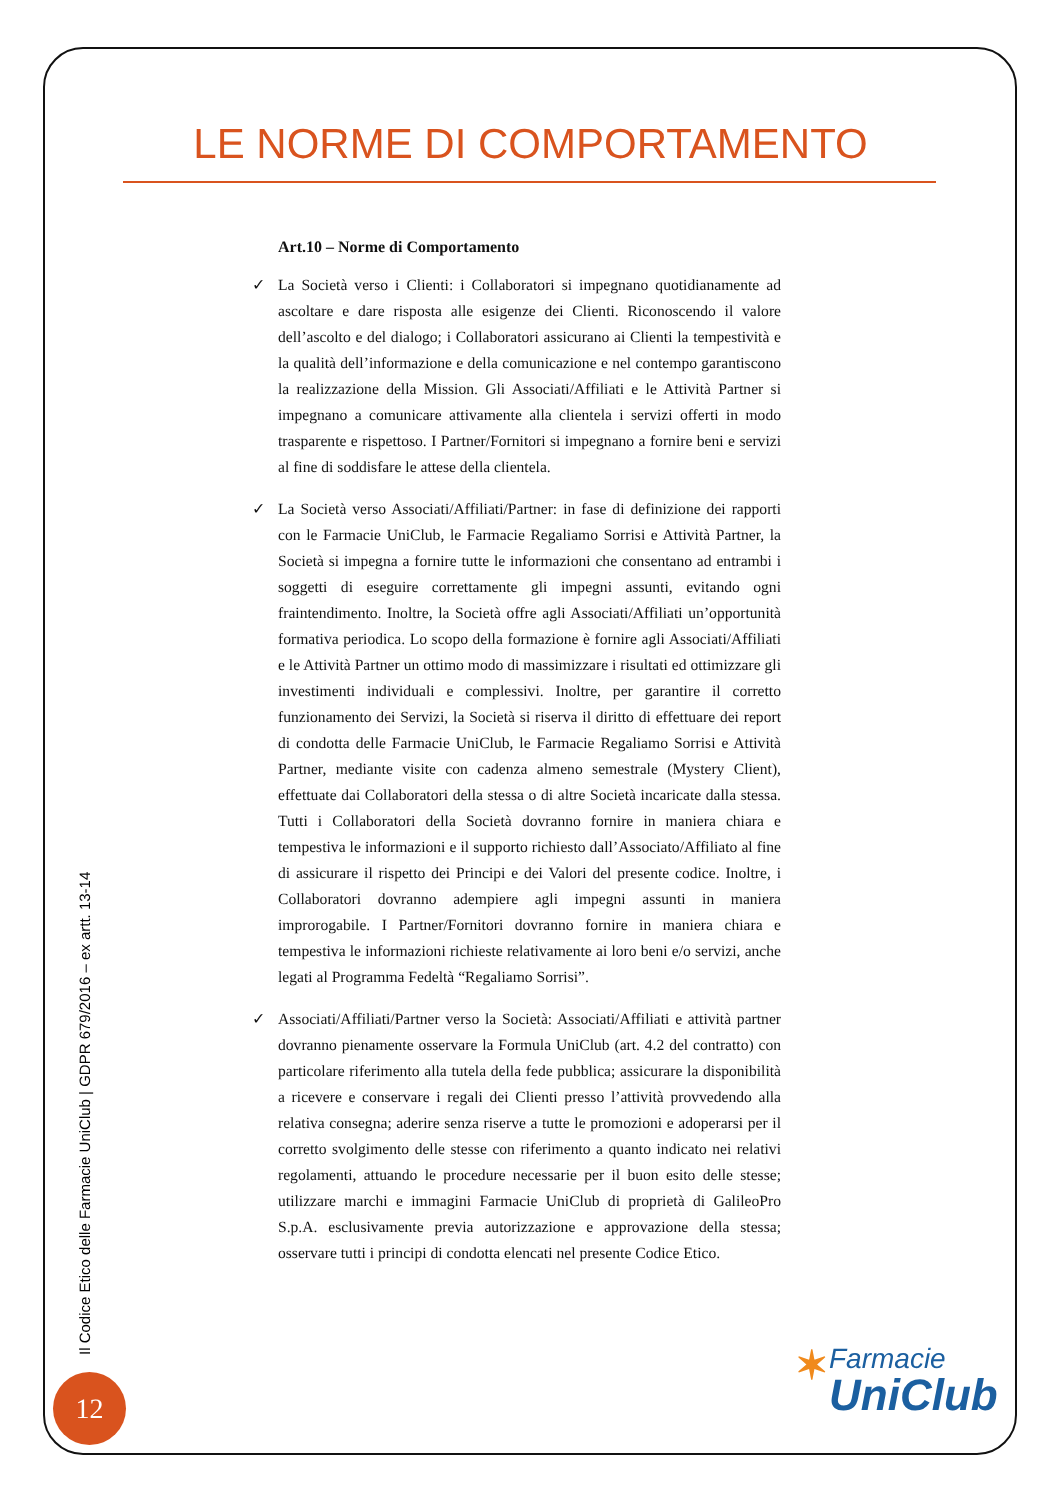LE NORME DI COMPORTAMENTO
Art.10 – Norme di Comportamento
✓ La Società verso i Clienti: i Collaboratori si impegnano quotidianamente ad ascoltare e dare risposta alle esigenze dei Clienti. Riconoscendo il valore dell’ascolto e del dialogo; i Collaboratori assicurano ai Clienti la tempestività e la qualità dell’informazione e della comunicazione e nel contempo garantiscono la realizzazione della Mission. Gli Associati/Affiliati e le Attività Partner si impegnano a comunicare attivamente alla clientela i servizi offerti in modo trasparente e rispettoso. I Partner/Fornitori si impegnano a fornire beni e servizi al fine di soddisfare le attese della clientela.
✓ La Società verso Associati/Affiliati/Partner: in fase di definizione dei rapporti con le Farmacie UniClub, le Farmacie Regaliamo Sorrisi e Attività Partner, la Società si impegna a fornire tutte le informazioni che consentano ad entrambi i soggetti di eseguire correttamente gli impegni assunti, evitando ogni fraintendimento. Inoltre, la Società offre agli Associati/Affiliati un’opportunità formativa periodica. Lo scopo della formazione è fornire agli Associati/Affiliati e le Attività Partner un ottimo modo di massimizzare i risultati ed ottimizzare gli investimenti individuali e complessivi. Inoltre, per garantire il corretto funzionamento dei Servizi, la Società si riserva il diritto di effettuare dei report di condotta delle Farmacie UniClub, le Farmacie Regaliamo Sorrisi e Attività Partner, mediante visite con cadenza almeno semestrale (Mystery Client), effettuate dai Collaboratori della stessa o di altre Società incaricate dalla stessa. Tutti i Collaboratori della Società dovranno fornire in maniera chiara e tempestiva le informazioni e il supporto richiesto dall’Associato/Affiliato al fine di assicurare il rispetto dei Principi e dei Valori del presente codice. Inoltre, i Collaboratori dovranno adempiere agli impegni assunti in maniera improrogabile. I Partner/Fornitori dovranno fornire in maniera chiara e tempestiva le informazioni richieste relativamente ai loro beni e/o servizi, anche legati al Programma Fedeltà “Regaliamo Sorrisi”.
✓ Associati/Affiliati/Partner verso la Società: Associati/Affiliati e attività partner dovranno pienamente osservare la Formula UniClub (art. 4.2 del contratto) con particolare riferimento alla tutela della fede pubblica; assicurare la disponibilità a ricevere e conservare i regali dei Clienti presso l’attività provvedendo alla relativa consegna; aderire senza riserve a tutte le promozioni e adoperarsi per il corretto svolgimento delle stesse con riferimento a quanto indicato nei relativi regolamenti, attuando le procedure necessarie per il buon esito delle stesse; utilizzare marchi e immagini Farmacie UniClub di proprietà di GalileoPro S.p.A. esclusivamente previa autorizzazione e approvazione della stessa; osservare tutti i principi di condotta elencati nel presente Codice Etico.
Il Codice Etico delle Farmacie UniClub | GDPR 679/2016 – ex artt. 13-14
12
✶
Farmacie
UniClub